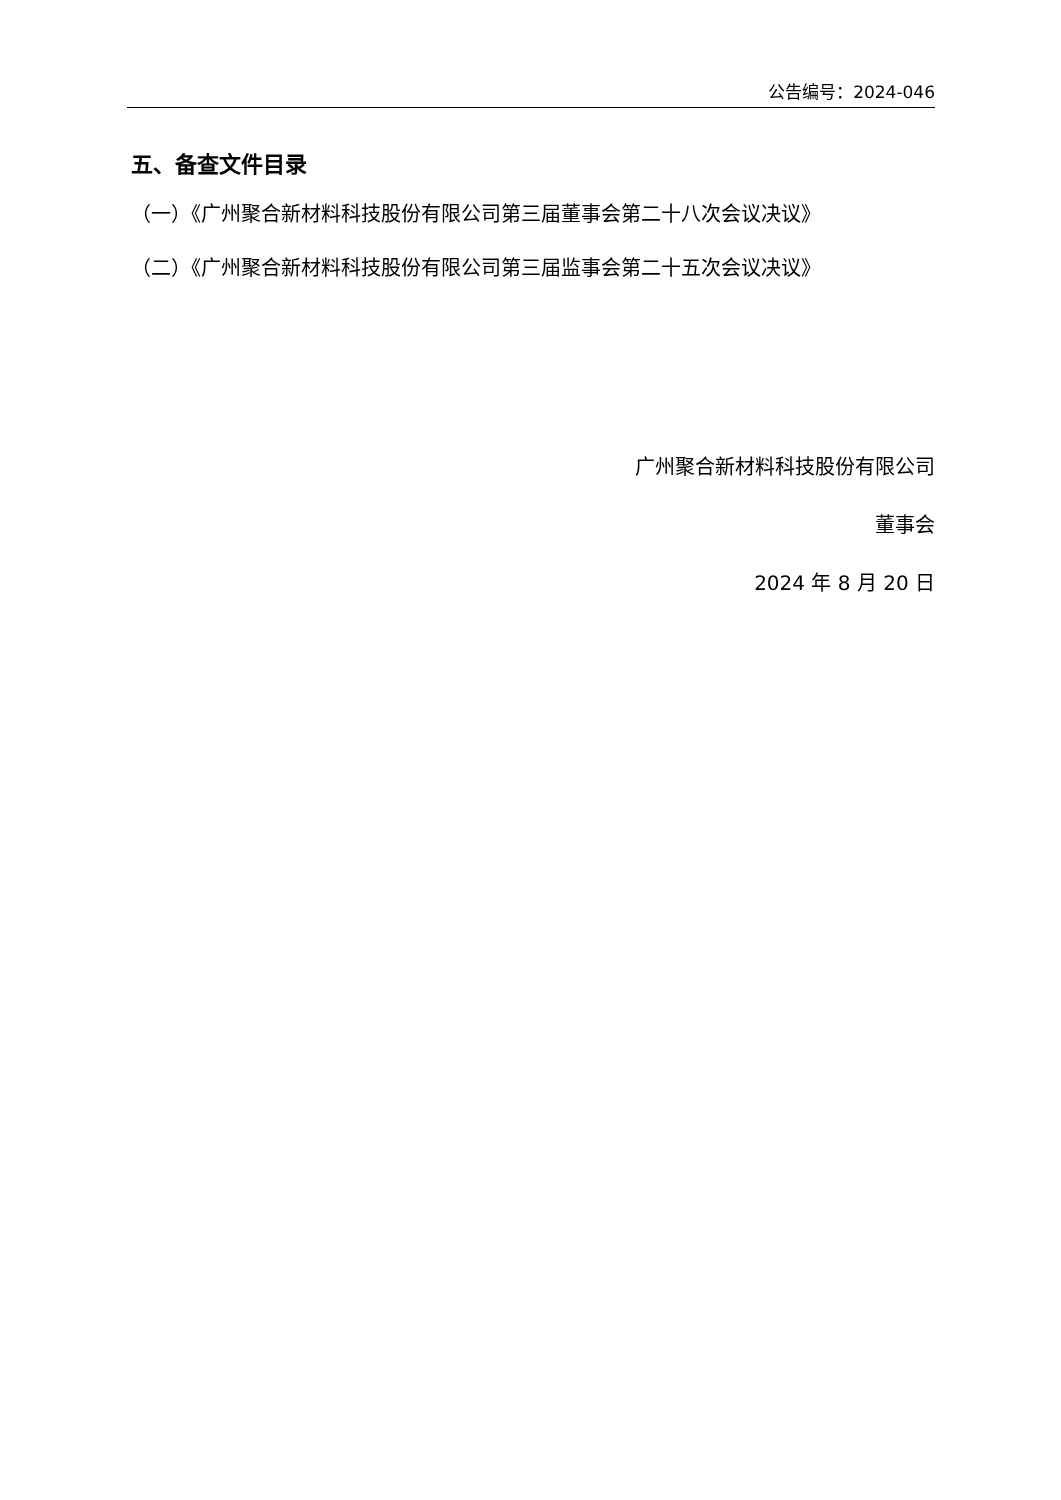公告编号：2024-046
五、备查文件目录
（一）《广州聚合新材料科技股份有限公司第三届董事会第二十八次会议决议》
（二）《广州聚合新材料科技股份有限公司第三届监事会第二十五次会议决议》
广州聚合新材料科技股份有限公司
董事会
2024 年 8 月 20 日